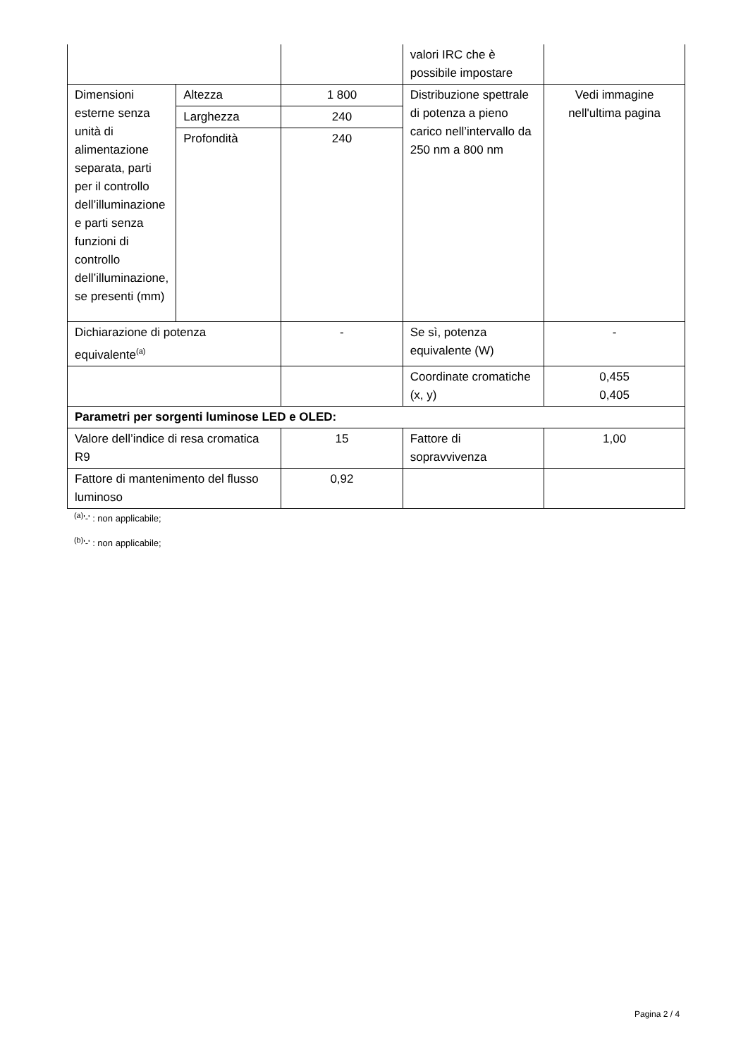| | | | valori IRC che è possibile impostare | |
| Dimensioni esterne senza unità di alimentazione separata, parti per il controllo dell’illuminazione e parti senza funzioni di controllo dell’illuminazione, se presenti (mm) | Altezza | 1 800 | Distribuzione spettrale di potenza a pieno carico nell’intervallo da 250 nm a 800 nm | Vedi immagine nell'ultima pagina |
| | Larghezza | 240 | | |
| | Profondità | 240 | | |
| Dichiarazione di potenza equivalente<sup>(a)</sup> | | - | Se sì, potenza equivalente (W) | - |
| | | | Coordinate cromatiche (x, y) | 0,455 0,405 |
| Parametri per sorgenti luminose LED e OLED: | | | | |
| Valore dell’indice di resa cromatica R9 | | 15 | Fattore di sopravvivenza | 1,00 |
| Fattore di mantenimento del flusso luminoso | | 0,92 | | |
<sup>(a)</sup> '-' : non applicabile;
<sup>(b)</sup> '-' : non applicabile;
Pagina 2 / 4